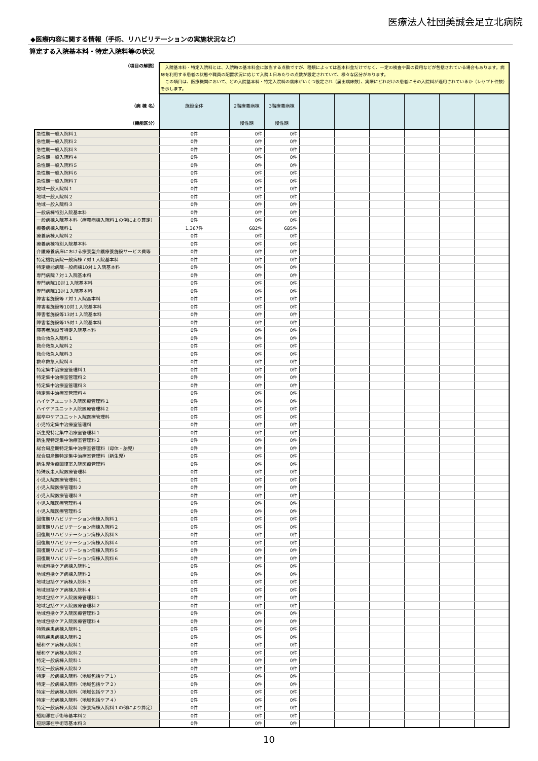医療法人社団美誠会足立北病院
◆医療内容に関する情報（手術、リハビリテーションの実施状況など）
算定する入院基本料・特定入院料等の状況
| （項目の解説） | 入院基本料・特定入院料とは、入院時の基本料金に該当する点数ですが、種類によっては基本料金だけでなく、一定の検査や薬の費用などが包括されている場合もあります。病床を利用する患者の状態や職員の配置状況に応じて入院１日あたりの点数が設定されていて、様々な区分があります。 この項目は、医療機関において、どの入院基本料・特定入院料の病床がいくつ設定され（届出病床数）、実際にどれだけの患者にその入院料が適用されているか（レセプト件数）を示します。 | | | | | | | | |
| （病 棟 名） | 施設全体 | 2階療養病棟 | 3階療養病棟 | | | | | | |
| （機能区分） | | 慢性期 | 慢性期 | | | | | | |
| 急性期一般入院料１ | 0件 | 0件 | 0件 | | | | | | |
| 急性期一般入院料２ | 0件 | 0件 | 0件 | | | | | | |
| 急性期一般入院料３ | 0件 | 0件 | 0件 | | | | | | |
| 急性期一般入院料４ | 0件 | 0件 | 0件 | | | | | | |
| 急性期一般入院料５ | 0件 | 0件 | 0件 | | | | | | |
| 急性期一般入院料６ | 0件 | 0件 | 0件 | | | | | | |
| 急性期一般入院料７ | 0件 | 0件 | 0件 | | | | | | |
| 地域一般入院料１ | 0件 | 0件 | 0件 | | | | | | |
| 地域一般入院料２ | 0件 | 0件 | 0件 | | | | | | |
| 地域一般入院料３ | 0件 | 0件 | 0件 | | | | | | |
| 一般病棟特別入院基本料 | 0件 | 0件 | 0件 | | | | | | |
| 一般病棟入院基本料（療養病棟入院料１の例により算定） | 0件 | 0件 | 0件 | | | | | | |
| 療養病棟入院料１ | 1,367件 | 682件 | 685件 | | | | | | |
| 療養病棟入院料２ | 0件 | 0件 | 0件 | | | | | | |
| 療養病棟特別入院基本料 | 0件 | 0件 | 0件 | | | | | | |
| 介護療養病床における療養型介護療養施設サービス費等 | 0件 | 0件 | 0件 | | | | | | |
| 特定機能病院一般病棟７対１入院基本料 | 0件 | 0件 | 0件 | | | | | | |
| 特定機能病院一般病棟10対１入院基本料 | 0件 | 0件 | 0件 | | | | | | |
| 専門病院７対１入院基本料 | 0件 | 0件 | 0件 | | | | | | |
| 専門病院10対１入院基本料 | 0件 | 0件 | 0件 | | | | | | |
| 専門病院13対１入院基本料 | 0件 | 0件 | 0件 | | | | | | |
| 障害者施設等７対１入院基本料 | 0件 | 0件 | 0件 | | | | | | |
| 障害者施設等10対１入院基本料 | 0件 | 0件 | 0件 | | | | | | |
| 障害者施設等13対１入院基本料 | 0件 | 0件 | 0件 | | | | | | |
| 障害者施設等15対１入院基本料 | 0件 | 0件 | 0件 | | | | | | |
| 障害者施設等特定入院基本料 | 0件 | 0件 | 0件 | | | | | | |
| 救命救急入院料１ | 0件 | 0件 | 0件 | | | | | | |
| 救命救急入院料２ | 0件 | 0件 | 0件 | | | | | | |
| 救命救急入院料３ | 0件 | 0件 | 0件 | | | | | | |
| 救命救急入院料４ | 0件 | 0件 | 0件 | | | | | | |
| 特定集中治療室管理料１ | 0件 | 0件 | 0件 | | | | | | |
| 特定集中治療室管理料２ | 0件 | 0件 | 0件 | | | | | | |
| 特定集中治療室管理料３ | 0件 | 0件 | 0件 | | | | | | |
| 特定集中治療室管理料４ | 0件 | 0件 | 0件 | | | | | | |
| ハイケアユニット入院医療管理料１ | 0件 | 0件 | 0件 | | | | | | |
| ハイケアユニット入院医療管理料２ | 0件 | 0件 | 0件 | | | | | | |
| 脳卒中ケアユニット入院医療管理料 | 0件 | 0件 | 0件 | | | | | | |
| 小児特定集中治療室管理料 | 0件 | 0件 | 0件 | | | | | | |
| 新生児特定集中治療室管理料１ | 0件 | 0件 | 0件 | | | | | | |
| 新生児特定集中治療室管理料２ | 0件 | 0件 | 0件 | | | | | | |
| 総合周産期特定集中治療室管理料（母体・胎児） | 0件 | 0件 | 0件 | | | | | | |
| 総合周産期特定集中治療室管理料（新生児） | 0件 | 0件 | 0件 | | | | | | |
| 新生児治療回復室入院医療管理料 | 0件 | 0件 | 0件 | | | | | | |
| 特殊疾患入院医療管理料 | 0件 | 0件 | 0件 | | | | | | |
| 小児入院医療管理料１ | 0件 | 0件 | 0件 | | | | | | |
| 小児入院医療管理料２ | 0件 | 0件 | 0件 | | | | | | |
| 小児入院医療管理料３ | 0件 | 0件 | 0件 | | | | | | |
| 小児入院医療管理料４ | 0件 | 0件 | 0件 | | | | | | |
| 小児入院医療管理料５ | 0件 | 0件 | 0件 | | | | | | |
| 回復期リハビリテーション病棟入院料１ | 0件 | 0件 | 0件 | | | | | | |
| 回復期リハビリテーション病棟入院料２ | 0件 | 0件 | 0件 | | | | | | |
| 回復期リハビリテーション病棟入院料３ | 0件 | 0件 | 0件 | | | | | | |
| 回復期リハビリテーション病棟入院料４ | 0件 | 0件 | 0件 | | | | | | |
| 回復期リハビリテーション病棟入院料５ | 0件 | 0件 | 0件 | | | | | | |
| 回復期リハビリテーション病棟入院料６ | 0件 | 0件 | 0件 | | | | | | |
| 地域包括ケア病棟入院料１ | 0件 | 0件 | 0件 | | | | | | |
| 地域包括ケア病棟入院料２ | 0件 | 0件 | 0件 | | | | | | |
| 地域包括ケア病棟入院料３ | 0件 | 0件 | 0件 | | | | | | |
| 地域包括ケア病棟入院料４ | 0件 | 0件 | 0件 | | | | | | |
| 地域包括ケア入院医療管理料１ | 0件 | 0件 | 0件 | | | | | | |
| 地域包括ケア入院医療管理料２ | 0件 | 0件 | 0件 | | | | | | |
| 地域包括ケア入院医療管理料３ | 0件 | 0件 | 0件 | | | | | | |
| 地域包括ケア入院医療管理料４ | 0件 | 0件 | 0件 | | | | | | |
| 特殊疾患病棟入院料１ | 0件 | 0件 | 0件 | | | | | | |
| 特殊疾患病棟入院料２ | 0件 | 0件 | 0件 | | | | | | |
| 緩和ケア病棟入院料１ | 0件 | 0件 | 0件 | | | | | | |
| 緩和ケア病棟入院料２ | 0件 | 0件 | 0件 | | | | | | |
| 特定一般病棟入院料１ | 0件 | 0件 | 0件 | | | | | | |
| 特定一般病棟入院料２ | 0件 | 0件 | 0件 | | | | | | |
| 特定一般病棟入院料（地域包括ケア１） | 0件 | 0件 | 0件 | | | | | | |
| 特定一般病棟入院料（地域包括ケア２） | 0件 | 0件 | 0件 | | | | | | |
| 特定一般病棟入院料（地域包括ケア３） | 0件 | 0件 | 0件 | | | | | | |
| 特定一般病棟入院料（地域包括ケア４） | 0件 | 0件 | 0件 | | | | | | |
| 特定一般病棟入院料（療養病棟入院料１の例により算定） | 0件 | 0件 | 0件 | | | | | | |
| 短期滞在手術等基本料２ | 0件 | 0件 | 0件 | | | | | | |
| 短期滞在手術等基本料３ | 0件 | 0件 | 0件 | | | | | | |
10